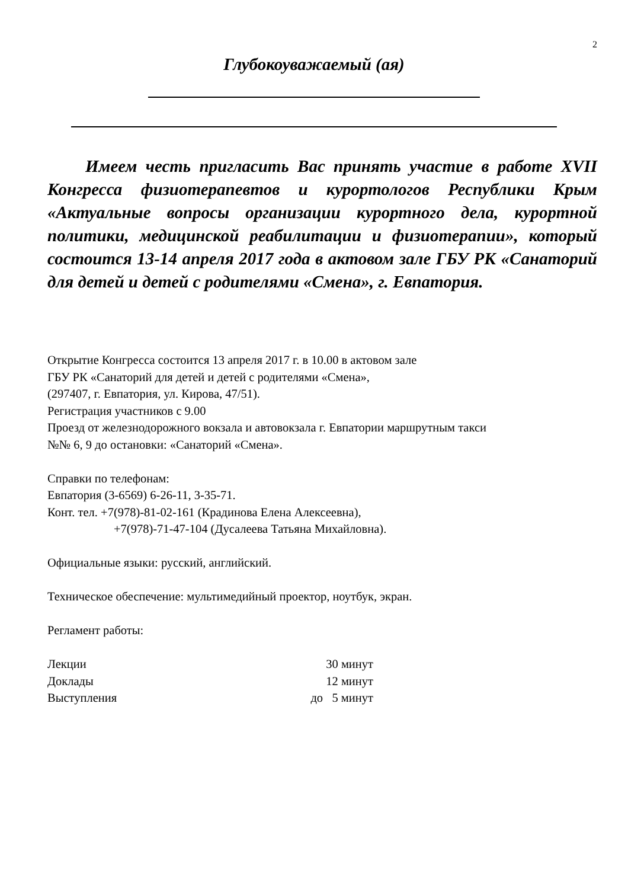2
Глубокоуважаемый (ая)
Имеем честь пригласить Вас принять участие в работе XVII Конгресса физиотерапевтов и курортологов Республики Крым «Актуальные вопросы организации курортного дела, курортной политики, медицинской реабилитации и физиотерапии», который состоится 13-14 апреля 2017 года в актовом зале ГБУ РК «Санаторий для детей и детей с родителями «Смена», г. Евпатория.
Открытие Конгресса состоится 13 апреля 2017 г. в 10.00 в актовом зале
ГБУ РК «Санаторий для детей и детей с родителями «Смена»,
(297407, г. Евпатория, ул. Кирова, 47/51).
Регистрация участников с 9.00
Проезд от железнодорожного вокзала и автовокзала г. Евпатории маршрутным такси
№№ 6, 9 до остановки: «Санаторий «Смена».
Справки по телефонам:
Евпатория (3-6569) 6-26-11, 3-35-71.
Конт. тел. +7(978)-81-02-161 (Крадинова Елена Алексеевна),
+7(978)-71-47-104 (Дусалеева Татьяна Михайловна).
Официальные языки: русский, английский.
Техническое обеспечение: мультимедийный проектор, ноутбук, экран.
Регламент работы:
Лекции 30 минут
Доклады 12 минут
Выступления до 5 минут